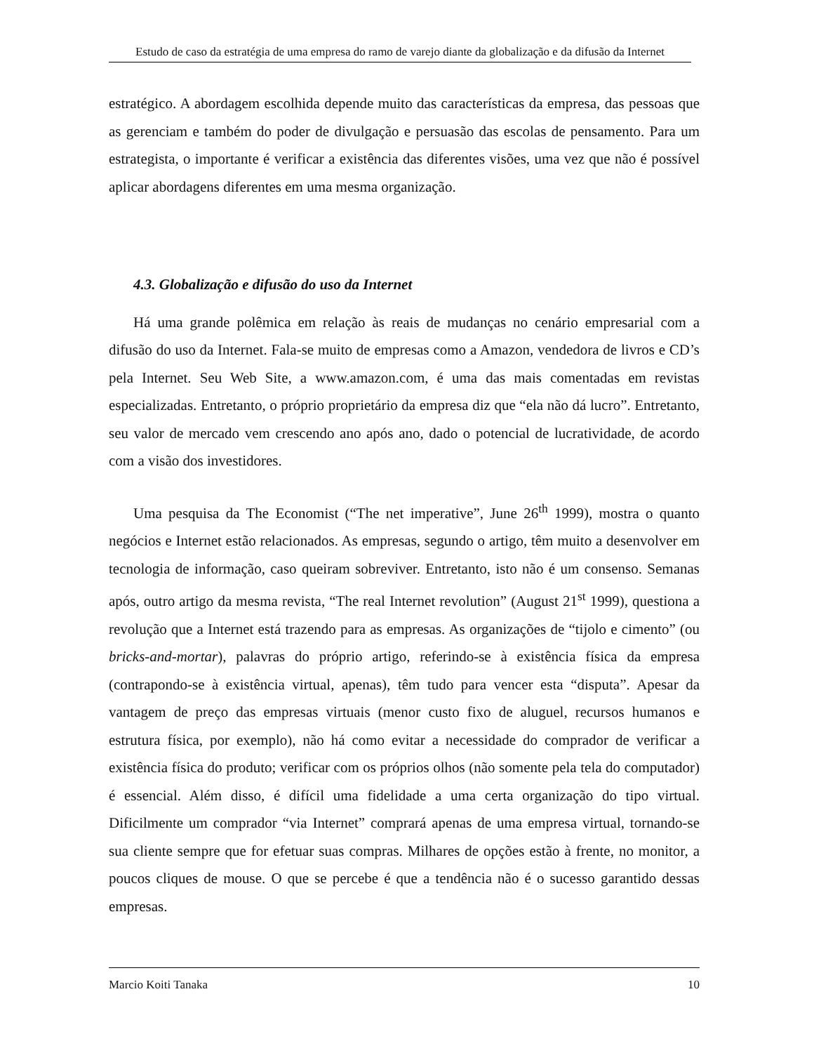Estudo de caso da estratégia de uma empresa do ramo de varejo diante da globalização e da difusão da Internet
estratégico. A abordagem escolhida depende muito das características da empresa, das pessoas que as gerenciam e também do poder de divulgação e persuasão das escolas de pensamento. Para um estrategista, o importante é verificar a existência das diferentes visões, uma vez que não é possível aplicar abordagens diferentes em uma mesma organização.
4.3. Globalização e difusão do uso da Internet
Há uma grande polêmica em relação às reais de mudanças no cenário empresarial com a difusão do uso da Internet. Fala-se muito de empresas como a Amazon, vendedora de livros e CD’s pela Internet. Seu Web Site, a www.amazon.com, é uma das mais comentadas em revistas especializadas. Entretanto, o próprio proprietário da empresa diz que “ela não dá lucro”. Entretanto, seu valor de mercado vem crescendo ano após ano, dado o potencial de lucratividade, de acordo com a visão dos investidores.
Uma pesquisa da The Economist (“The net imperative”, June 26<sup>th</sup> 1999), mostra o quanto negócios e Internet estão relacionados. As empresas, segundo o artigo, têm muito a desenvolver em tecnologia de informação, caso queiram sobreviver. Entretanto, isto não é um consenso. Semanas após, outro artigo da mesma revista, “The real Internet revolution” (August 21<sup>st</sup> 1999), questiona a revolução que a Internet está trazendo para as empresas. As organizações de “tijolo e cimento” (ou bricks-and-mortar), palavras do próprio artigo, referindo-se à existência física da empresa (contrapondo-se à existência virtual, apenas), têm tudo para vencer esta “disputa”. Apesar da vantagem de preço das empresas virtuais (menor custo fixo de aluguel, recursos humanos e estrutura física, por exemplo), não há como evitar a necessidade do comprador de verificar a existência física do produto; verificar com os próprios olhos (não somente pela tela do computador) é essencial. Além disso, é difícil uma fidelidade a uma certa organização do tipo virtual. Dificilmente um comprador “via Internet” comprará apenas de uma empresa virtual, tornando-se sua cliente sempre que for efetuar suas compras. Milhares de opções estão à frente, no monitor, a poucos cliques de mouse. O que se percebe é que a tendência não é o sucesso garantido dessas empresas.
Marcio Koiti Tanaka 10